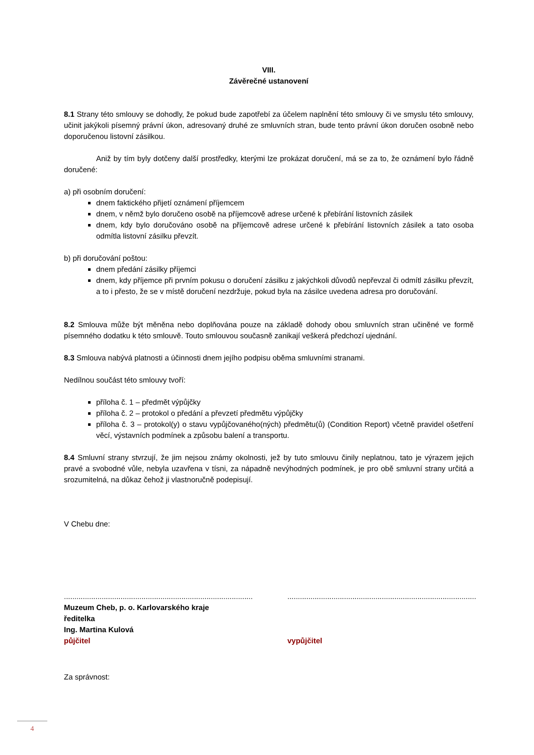VIII.
Závěrečné ustanovení
8.1 Strany této smlouvy se dohodly, že pokud bude zapotřebí za účelem naplnění této smlouvy či ve smyslu této smlouvy, učinit jakýkoli písemný právní úkon, adresovaný druhé ze smluvních stran, bude tento právní úkon doručen osobně nebo doporučenou listovní zásilkou.
Aniž by tím byly dotčeny další prostředky, kterými lze prokázat doručení, má se za to, že oznámení bylo řádně doručené:
a) při osobním doručení:
dnem faktického přijetí oznámení příjemcem
dnem, v němž bylo doručeno osobě na příjemcově adrese určené k přebírání listovních zásilek
dnem, kdy bylo doručováno osobě na příjemcově adrese určené k přebírání listovních zásilek a tato osoba odmítla listovní zásilku převzít.
b) při doručování poštou:
dnem předání zásilky příjemci
dnem, kdy příjemce při prvním pokusu o doručení zásilku z jakýchkoli důvodů nepřevzal či odmítl zásilku převzít, a to i přesto, že se v místě doručení nezdržuje, pokud byla na zásilce uvedena adresa pro doručování.
8.2 Smlouva může být měněna nebo doplňována pouze na základě dohody obou smluvních stran učiněné ve formě písemného dodatku k této smlouvě. Touto smlouvou současně zanikají veškerá předchozí ujednání.
8.3 Smlouva nabývá platnosti a účinnosti dnem jejího podpisu oběma smluvními stranami.
Nedílnou součást této smlouvy tvoří:
příloha č. 1 – předmět výpůjčky
příloha č. 2 – protokol o předání a převzetí předmětu výpůjčky
příloha č. 3 – protokol(y) o stavu vypůjčovaného(ných) předmětu(ů) (Condition Report) včetně pravidel ošetření věcí, výstavních podmínek a způsobu balení a transportu.
8.4 Smluvní strany stvrzují, že jim nejsou známy okolnosti, jež by tuto smlouvu činily neplatnou, tato je výrazem jejich pravé a svobodné vůle, nebyla uzavřena v tísni, za nápadně nevýhodných podmínek, je pro obě smluvní strany určitá a srozumitelná, na důkaz čehož ji vlastnoručně podepisují.
V Chebu dne:
..........................................................................................
Muzeum Cheb, p. o. Karlovarského kraje
ředitelka
Ing. Martina Kulová
půjčitel
..........................................................................................
vypůjčitel
Za správnost:
4